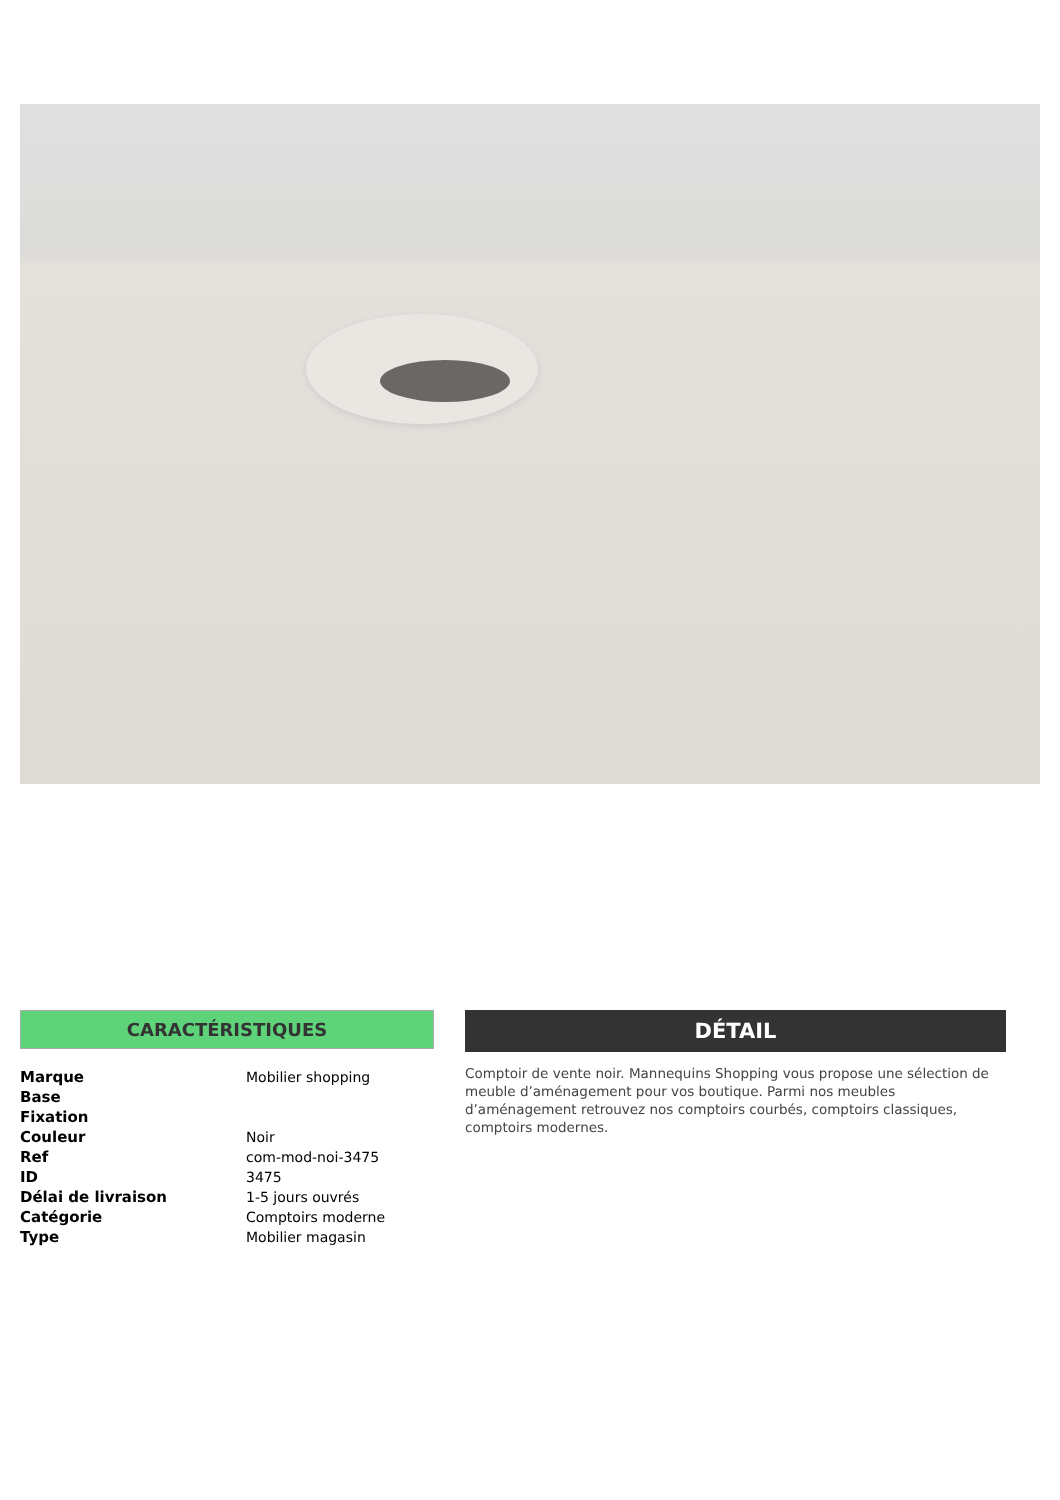CARACTÉRISTIQUES
| Marque | Mobilier shopping |
| Base | |
| Fixation | |
| Couleur | Noir |
| Ref | com-mod-noi-3475 |
| ID | 3475 |
| Délai de livraison | 1-5 jours ouvrés |
| Catégorie | Comptoirs moderne |
| Type | Mobilier magasin |
DÉTAIL
Comptoir de vente noir. Mannequins Shopping vous propose une sélection de meuble d’aménagement pour vos boutique. Parmi nos meubles d’aménagement retrouvez nos comptoirs courbés, comptoirs classiques, comptoirs modernes.